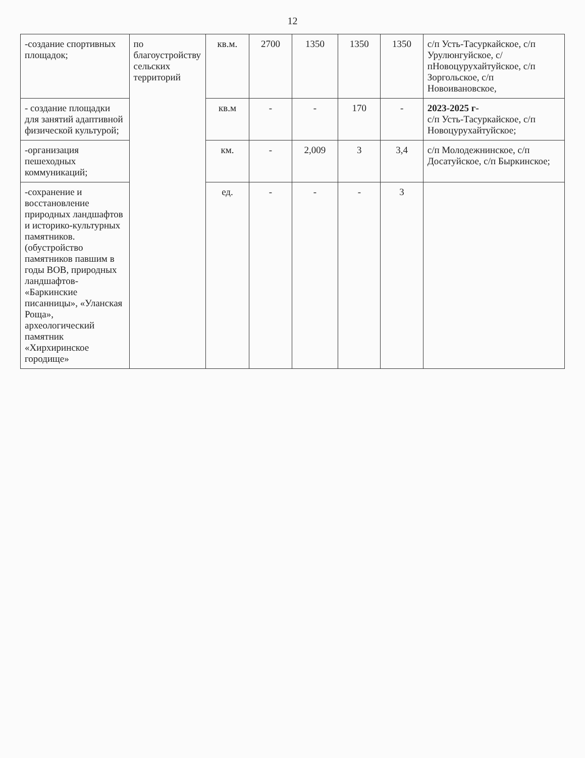12
| -создание спортивных площадок; | по благоустройству сельских территорий | кв.м. | 2700 | 1350 | 1350 | 1350 | с/п Усть-Тасуркайское, с/п Урулюнгуйское, с/пНовоцурухайтуйское, с/п Зоргольское, с/п Новоивановское, |
| - создание площадки для занятий адаптивной физической культурой; | | кв.м | - | - | 170 | - | 2023-2025 г- с/п Усть-Тасуркайское, с/п Новоцурухайтуйское; |
| -организация пешеходных коммуникаций; | | км. | - | 2,009 | 3 | 3,4 | с/п Молодежнинское, с/п Досатуйское, с/п Быркинское; |
| -сохранение и восстановление природных ландшафтов и историко-культурных памятников. (обустройство памятников павшим в годы ВОВ, природных ландшафтов- «Баркинские писанницы», «Уланская Роща», археологический памятник «Хирхиринское городище» | | ед. | - | - | - | 3 | |